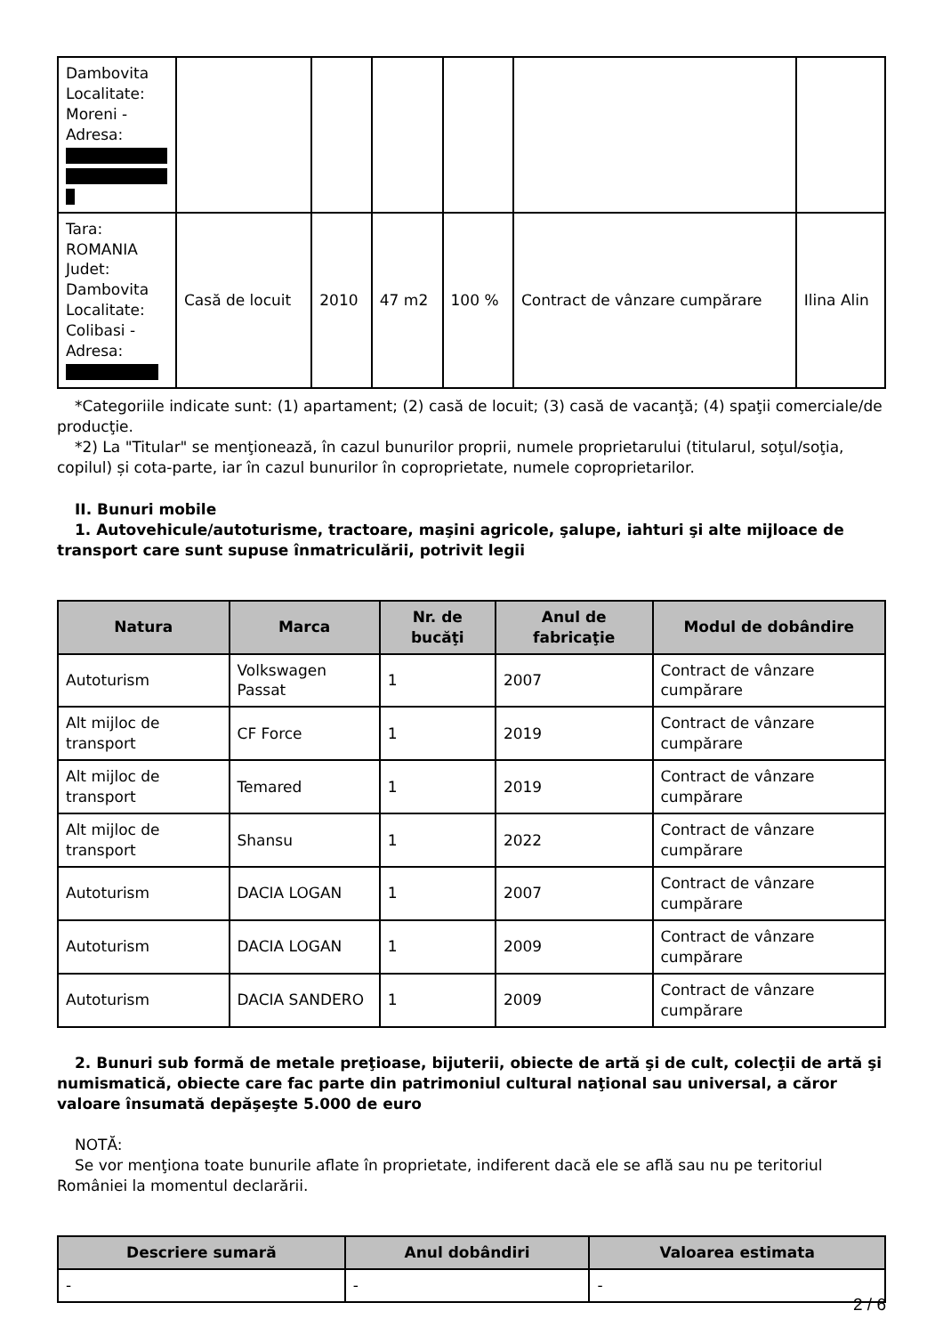| Dambovita Localitate: Moreni - Adresa: | | | | | | |
| Tara: ROMANIA Judet: Dambovita Localitate: Colibasi - Adresa: | Casă de locuit | 2010 | 47 m2 | 100 % | Contract de vânzare cumpărare | Ilina Alin |
*Categoriile indicate sunt: (1) apartament; (2) casă de locuit; (3) casă de vacanţă; (4) spaţii comerciale/de producţie.
*2) La "Titular" se menţionează, în cazul bunurilor proprii, numele proprietarului (titularul, soţul/soţia, copilul) și cota-parte, iar în cazul bunurilor în coproprietate, numele coproprietarilor.
II. Bunuri mobile
1. Autovehicule/autoturisme, tractoare, maşini agricole, şalupe, iahturi şi alte mijloace de transport care sunt supuse înmatriculării, potrivit legii
| Natura | Marca | Nr. de bucăţi | Anul de fabricaţie | Modul de dobândire |
| --- | --- | --- | --- | --- |
| Autoturism | Volkswagen Passat | 1 | 2007 | Contract de vânzare cumpărare |
| Alt mijloc de transport | CF Force | 1 | 2019 | Contract de vânzare cumpărare |
| Alt mijloc de transport | Temared | 1 | 2019 | Contract de vânzare cumpărare |
| Alt mijloc de transport | Shansu | 1 | 2022 | Contract de vânzare cumpărare |
| Autoturism | DACIA LOGAN | 1 | 2007 | Contract de vânzare cumpărare |
| Autoturism | DACIA LOGAN | 1 | 2009 | Contract de vânzare cumpărare |
| Autoturism | DACIA SANDERO | 1 | 2009 | Contract de vânzare cumpărare |
2. Bunuri sub formă de metale preţioase, bijuterii, obiecte de artă şi de cult, colecţii de artă şi numismatică, obiecte care fac parte din patrimoniul cultural naţional sau universal, a căror valoare însumată depăşeşte 5.000 de euro
NOTĂ:
Se vor menţiona toate bunurile aflate în proprietate, indiferent dacă ele se află sau nu pe teritoriul României la momentul declarării.
| Descriere sumară | Anul dobândiri | Valoarea estimata |
| --- | --- | --- |
| - | - | - |
2 / 6